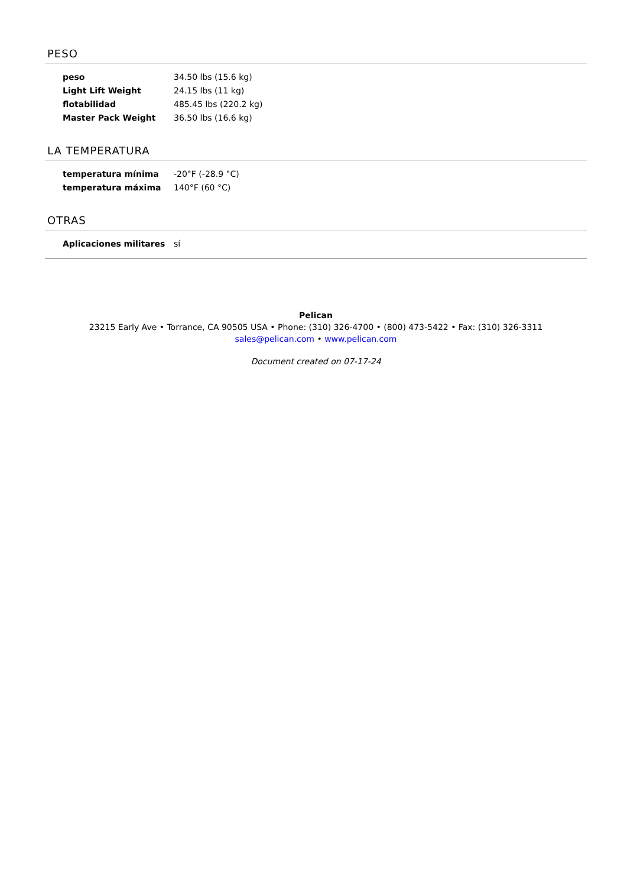PESO
| peso | 34.50 lbs (15.6 kg) |
| Light Lift Weight | 24.15 lbs (11 kg) |
| flotabilidad | 485.45 lbs (220.2 kg) |
| Master Pack Weight | 36.50 lbs (16.6 kg) |
LA TEMPERATURA
| temperatura mínima | -20°F (-28.9 °C) |
| temperatura máxima | 140°F (60 °C) |
OTRAS
| Aplicaciones militares | sí |
Pelican
23215 Early Ave • Torrance, CA 90505 USA • Phone: (310) 326-4700 • (800) 473-5422 • Fax: (310) 326-3311
sales@pelican.com • www.pelican.com
Document created on 07-17-24